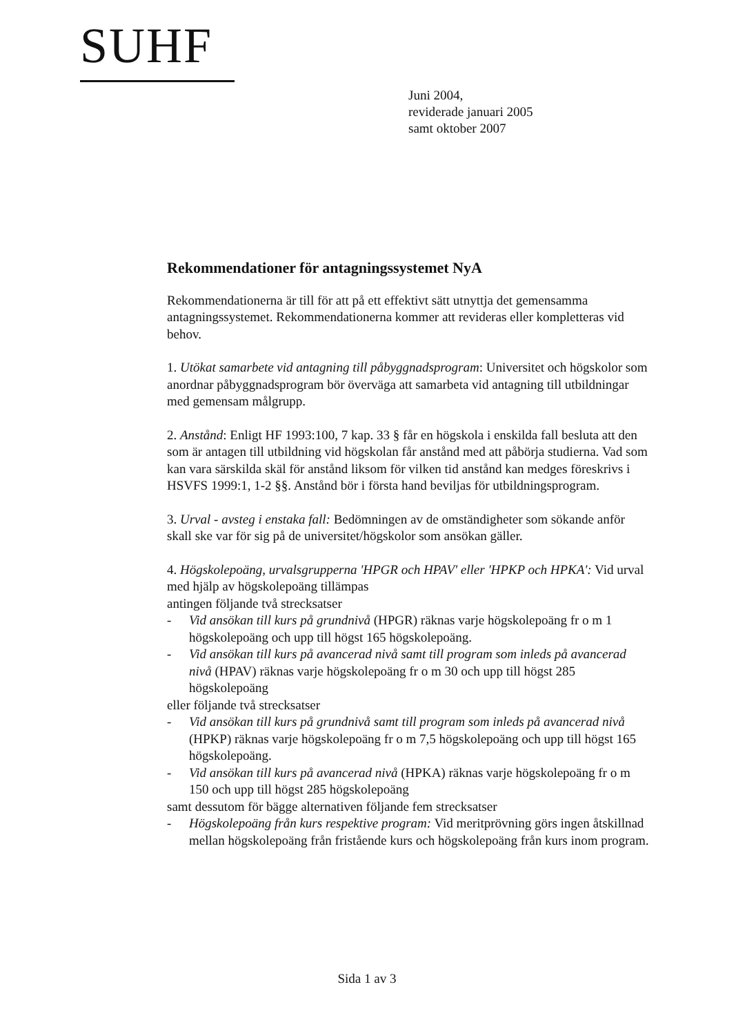SUHF
Juni 2004,
reviderade januari 2005
samt oktober 2007
Rekommendationer för antagningssystemet NyA
Rekommendationerna är till för att på ett effektivt sätt utnyttja det gemensamma antagningssystemet. Rekommendationerna kommer att revideras eller kompletteras vid behov.
1. Utökat samarbete vid antagning till påbyggnadsprogram: Universitet och högskolor som anordnar påbyggnadsprogram bör överväga att samarbeta vid antagning till utbildningar med gemensam målgrupp.
2. Anstånd: Enligt HF 1993:100, 7 kap. 33 § får en högskola i enskilda fall besluta att den som är antagen till utbildning vid högskolan får anstånd med att påbörja studierna. Vad som kan vara särskilda skäl för anstånd liksom för vilken tid anstånd kan medges föreskrivs i HSVFS 1999:1, 1-2 §§. Anstånd bör i första hand beviljas för utbildningsprogram.
3. Urval - avsteg i enstaka fall: Bedömningen av de omständigheter som sökande anför skall ske var för sig på de universitet/högskolor som ansökan gäller.
4. Högskolepoäng, urvalsgrupperna 'HPGR och HPAV' eller 'HPKP och HPKA': Vid urval med hjälp av högskolepoäng tillämpas
antingen följande två strecksatser
- Vid ansökan till kurs på grundnivå (HPGR) räknas varje högskolepoäng fr o m 1 högskolepoäng och upp till högst 165 högskolepoäng.
- Vid ansökan till kurs på avancerad nivå samt till program som inleds på avancerad nivå (HPAV) räknas varje högskolepoäng fr o m 30 och upp till högst 285 högskolepoäng
eller följande två strecksatser
- Vid ansökan till kurs på grundnivå samt till program som inleds på avancerad nivå (HPKP) räknas varje högskolepoäng fr o m 7,5 högskolepoäng och upp till högst 165 högskolepoäng.
- Vid ansökan till kurs på avancerad nivå (HPKA) räknas varje högskolepoäng fr o m 150 och upp till högst 285 högskolepoäng
samt dessutom för bägge alternativen följande fem strecksatser
- Högskolepoäng från kurs respektive program: Vid meritprövning görs ingen åtskillnad mellan högskolepoäng från fristående kurs och högskolepoäng från kurs inom program.
Sida 1 av 3